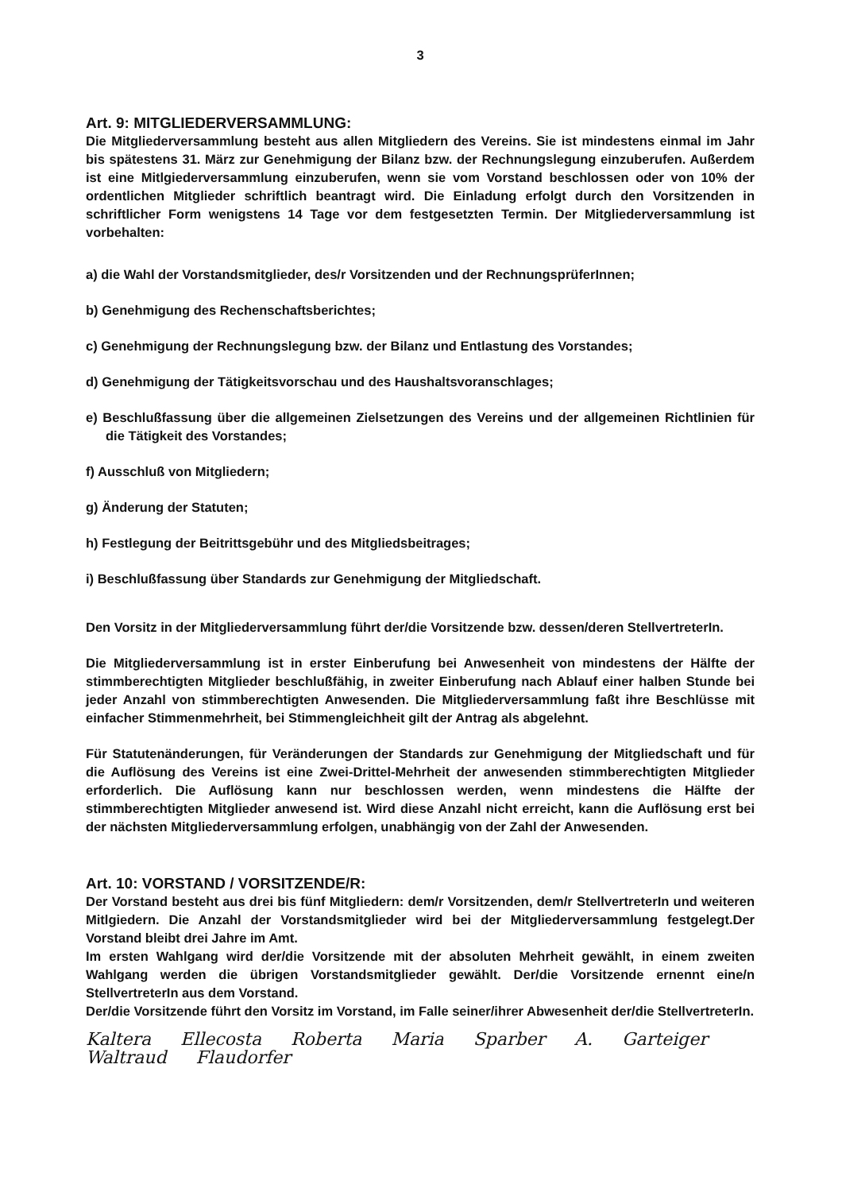3
Art. 9: MITGLIEDERVERSAMMLUNG:
Die Mitgliederversammlung besteht aus allen Mitgliedern des Vereins. Sie ist mindestens einmal im Jahr bis spätestens 31. März zur Genehmigung der Bilanz bzw. der Rechnungslegung einzuberufen. Außerdem ist eine Mitlgiederversammlung einzuberufen, wenn sie vom Vorstand beschlossen oder von 10% der ordentlichen Mitglieder schriftlich beantragt wird. Die Einladung erfolgt durch den Vorsitzenden in schriftlicher Form wenigstens 14 Tage vor dem festgesetzten Termin. Der Mitgliederversammlung ist vorbehalten:
a) die Wahl der Vorstandsmitglieder, des/r Vorsitzenden und der RechnungsprüferInnen;
b) Genehmigung des Rechenschaftsberichtes;
c) Genehmigung der Rechnungslegung bzw. der Bilanz und Entlastung des Vorstandes;
d) Genehmigung der Tätigkeitsvorschau und des Haushaltsvoranschlages;
e) Beschlußfassung über die allgemeinen Zielsetzungen des Vereins und der allgemeinen Richtlinien für die Tätigkeit des Vorstandes;
f) Ausschluß von Mitgliedern;
g) Änderung der Statuten;
h) Festlegung der Beitrittsgebühr und des Mitgliedsbeitrages;
i) Beschlußfassung über Standards zur Genehmigung der Mitgliedschaft.
Den Vorsitz in der Mitgliederversammlung führt der/die Vorsitzende bzw. dessen/deren StellvertreterIn.
Die Mitgliederversammlung ist in erster Einberufung bei Anwesenheit von mindestens der Hälfte der stimmberechtigten Mitglieder beschlußfähig, in zweiter Einberufung nach Ablauf einer halben Stunde bei jeder Anzahl von stimmberechtigten Anwesenden. Die Mitgliederversammlung faßt ihre Beschlüsse mit einfacher Stimmenmehrheit, bei Stimmengleichheit gilt der Antrag als abgelehnt.
Für Statutenänderungen, für Veränderungen der Standards zur Genehmigung der Mitgliedschaft und für die Auflösung des Vereins ist eine Zwei-Drittel-Mehrheit der anwesenden stimmberechtigten Mitglieder erforderlich. Die Auflösung kann nur beschlossen werden, wenn mindestens die Hälfte der stimmberechtigten Mitglieder anwesend ist. Wird diese Anzahl nicht erreicht, kann die Auflösung erst bei der nächsten Mitgliederversammlung erfolgen, unabhängig von der Zahl der Anwesenden.
Art. 10: VORSTAND / VORSITZENDE/R:
Der Vorstand besteht aus drei bis fünf Mitgliedern: dem/r Vorsitzenden, dem/r StellvertreterIn und weiteren Mitlgiedern. Die Anzahl der Vorstandsmitglieder wird bei der Mitgliederversammlung festgelegt.Der Vorstand bleibt drei Jahre im Amt.
Im ersten Wahlgang wird der/die Vorsitzende mit der absoluten Mehrheit gewählt, in einem zweiten Wahlgang werden die übrigen Vorstandsmitglieder gewählt. Der/die Vorsitzende ernennt eine/n StellvertreterIn aus dem Vorstand.
Der/die Vorsitzende führt den Vorsitz im Vorstand, im Falle seiner/ihrer Abwesenheit der/die StellvertreterIn.
Kaltera Ellecosta Roberta Maria Sparber A. Garteiger Waltraud Flaudorfer